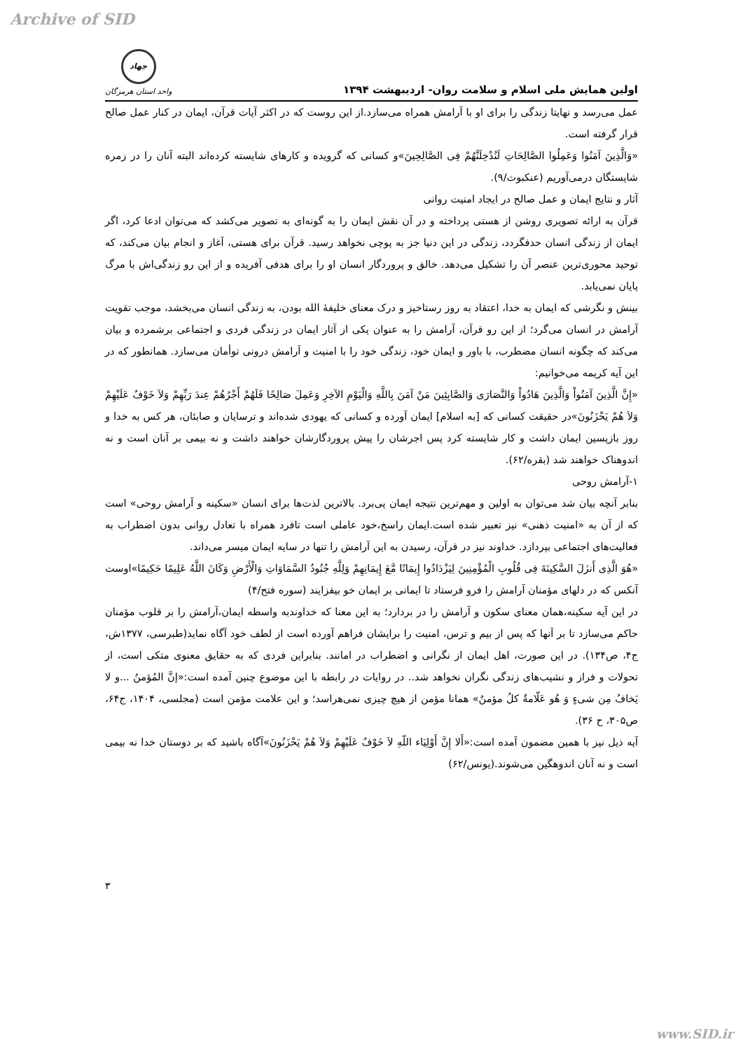Archive of SID
اولین همایش ملی اسلام و سلامت روان- اردیبهشت ۱۳۹۴
جهاد
واحد استان هرمزگان
عمل می‌رسد و نهایتا زندگی را برای او با آرامش همراه می‌سازد.از این روست که در اکثر آیات قرآن، ایمان در کنار عمل صالح قرار گرفته است.
«وَالَّذِینَ آمَنُوا وَعَمِلُوا الصَّالِحَاتِ لَنُدْخِلَنَّهُمْ فِی الصَّالِحِینَ»و کسانی که گرویده و کارهای شایسته کرده‌اند البته آنان را در زمره شایستگان درمی‌آوریم (عنکبوت/۹).
آثار و نتایج ایمان و عمل صالح در ایجاد امنیت روانی
قرآن به ارائه تصویری روشن از هستی پرداخته و در آن نقش ایمان را به گونه‌ای به تصویر می‌کشد که می‌توان ادعا کرد، اگر ایمان از زندگی انسان حذفگردد، زندگی در این دنیا جز به پوچی نخواهد رسید. قرآن برای هستی، آغاز و انجام بیان می‌کند، که توحید محوری‌ترین عنصر آن را تشکیل می‌دهد. خالق و پروردگار انسان او را برای هدفی آفریده و از این رو زندگی‌اش با مرگ پایان نمی‌یابد.
بینش و نگرشی که ایمان به خدا، اعتقاد به روز رستاخیز و درک معنای خلیفهٔ الله بودن، به زندگی انسان می‌بخشد، موجب تقویت آرامش در انسان می‌گرد؛ از این رو قرآن، آرامش را به عنوان یکی از آثار ایمان در زندگی فردی و اجتماعی برشمرده و بیان می‌کند که چگونه انسان مضطرب، با باور و ایمان خود، زندگی خود را با امنیت و آرامش درونی توأمان می‌سازد. همانطور که در این آیه کریمه می‌خوانیم:
«إِنَّ الَّذِینَ آمَنُواْ وَالَّذِینَ هَادُواْ وَالنَّصَارَى وَالصَّابِئِینَ مَنْ آمَنَ بِاللَّهِ وَالْیَوْمِ الآخِرِ وَعَمِلَ صَالِحًا فَلَهُمْ أَجْرُهُمْ عِندَ رَبِّهِمْ وَلاَ خَوْفٌ عَلَیْهِمْ وَلاَ هُمْ یَحْزَنُونَ»در حقیقت کسانی که [به اسلام] ایمان آورده و کسانی که یهودی شده‌اند و ترسایان و صابئان، هر کس به خدا و روز بازپسین ایمان داشت و کار شایسته کرد پس اجرشان را پیش پروردگارشان خواهند داشت و نه بیمی بر آنان است و نه اندوهناک خواهند شد (بقره/۶۲).
۱-آرامش روحی
بنابر آنچه بیان شد می‌توان به اولین و مهم‌ترین نتیجه ایمان پی‌برد. بالاترین لذت‌ها برای انسان «سکینه و آرامش روحی» است که از آن به «امنیت ذهنی» نیز تعبیر شده است.ایمان راسخ،خود عاملی است تافرد همراه با تعادل روانی بدون اضطراب به فعالیت‌های اجتماعی بپردازد. خداوند نیز در قرآن، رسیدن به این آرامش را تنها در سایه ایمان میسر می‌داند.
«هُوَ الَّذِی أَنزَلَ السَّکِینَةَ فِی قُلُوبِ الْمُؤْمِنِینَ لِیَزْدَادُوا إِیمَانًا مَّعَ إِیمَانِهِمْ وَلِلَّهِ جُنُودُ السَّمَاوَاتِ وَالْأَرْضِ وَکَانَ اللَّهُ عَلِیمًا حَکِیمًا»اوست آنکس که در دلهای مؤمنان آرامش را فرو فرستاد تا ایمانی بر ایمان خو بیفزایند (سوره فتح/۴)
در این آیه سکینه،همان معنای سکون و آرامش را در بردارد؛ به این معنا که خداوندبه واسطه ایمان،آرامش را بر قلوب مؤمنان حاکم می‌سازد تا بر آنها که پس از بیم و ترس، امنیت را برایشان فراهم آورده است از لطف خود آگاه نماید(طبرسی، ۱۳۷۷ش، ج۴، ص۱۳۴). در این صورت، اهل ایمان از نگرانی و اضطراب در امانند. بنابراین فردی که به حقایق معنوی متکی است، از تحولات و فراز و نشیب‌های زندگی نگران نخواهد شد.. در روایات در رابطه با این موضوع چنین آمده است:«إنَّ المُؤمنُ ...و لا یَخافُ مِن شیءٍ وَ هُو عَلّامةٌ کلُ مؤمنٌ» همانا مؤمن از هیچ چیزی نمی‌هراسد؛ و این علامت مؤمن است (مجلسی، ۱۴۰۴، ج۶۴، ص۳۰۵، ح ۳۶).
آیه ذیل نیز با همین مضمون آمده است:«أَلا إِنَّ أَوْلِیَاء اللّهِ لاَ خَوْفٌ عَلَیْهِمْ وَلاَ هُمْ یَحْزَنُونَ»آگاه باشید که بر دوستان خدا نه بیمی است و نه آنان اندوهگین می‌شوند.(یونس/۶۲)
۳
www.SID.ir